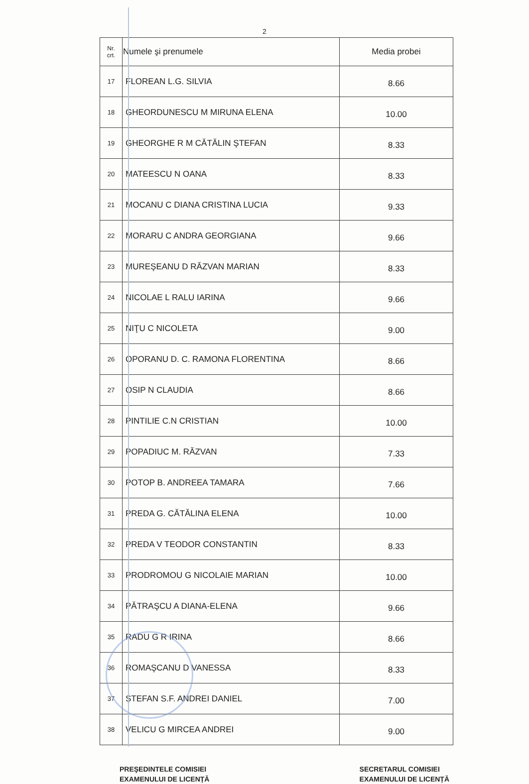2
| Nr. crt. | Numele şi prenumele | Media probei |
| --- | --- | --- |
| 17 | FLOREAN L.G. SILVIA | 8.66 |
| 18 | GHEORDUNESCU M MIRUNA ELENA | 10.00 |
| 19 | GHEORGHE R M CĂTĂLIN ŞTEFAN | 8.33 |
| 20 | MATEESCU N OANA | 8.33 |
| 21 | MOCANU C DIANA CRISTINA LUCIA | 9.33 |
| 22 | MORARU C ANDRA GEORGIANA | 9.66 |
| 23 | MUREŞEANU D RĂZVAN MARIAN | 8.33 |
| 24 | NICOLAE L RALU IARINA | 9.66 |
| 25 | NIŢU C NICOLETA | 9.00 |
| 26 | OPORANU D. C. RAMONA FLORENTINA | 8.66 |
| 27 | OSIP N CLAUDIA | 8.66 |
| 28 | PINTILIE C.N CRISTIAN | 10.00 |
| 29 | POPADIUC M. RĂZVAN | 7.33 |
| 30 | POTOP B. ANDREEA TAMARA | 7.66 |
| 31 | PREDA G. CĂTĂLINA ELENA | 10.00 |
| 32 | PREDA V TEODOR CONSTANTIN | 8.33 |
| 33 | PRODROMOU G NICOLAIE MARIAN | 10.00 |
| 34 | PĂTRAŞCU A DIANA-ELENA | 9.66 |
| 35 | RADU G R IRINA | 8.66 |
| 36 | ROMAŞCANU D VANESSA | 8.33 |
| 37 | ŞTEFAN S.F. ANDREI DANIEL | 7.00 |
| 38 | VELICU G MIRCEA ANDREI | 9.00 |
PREŞEDINTELE COMISIEI
EXAMENULUI DE LICENȚĂ
SECRETARUL COMISIEI
EXAMENULUI DE LICENȚĂ